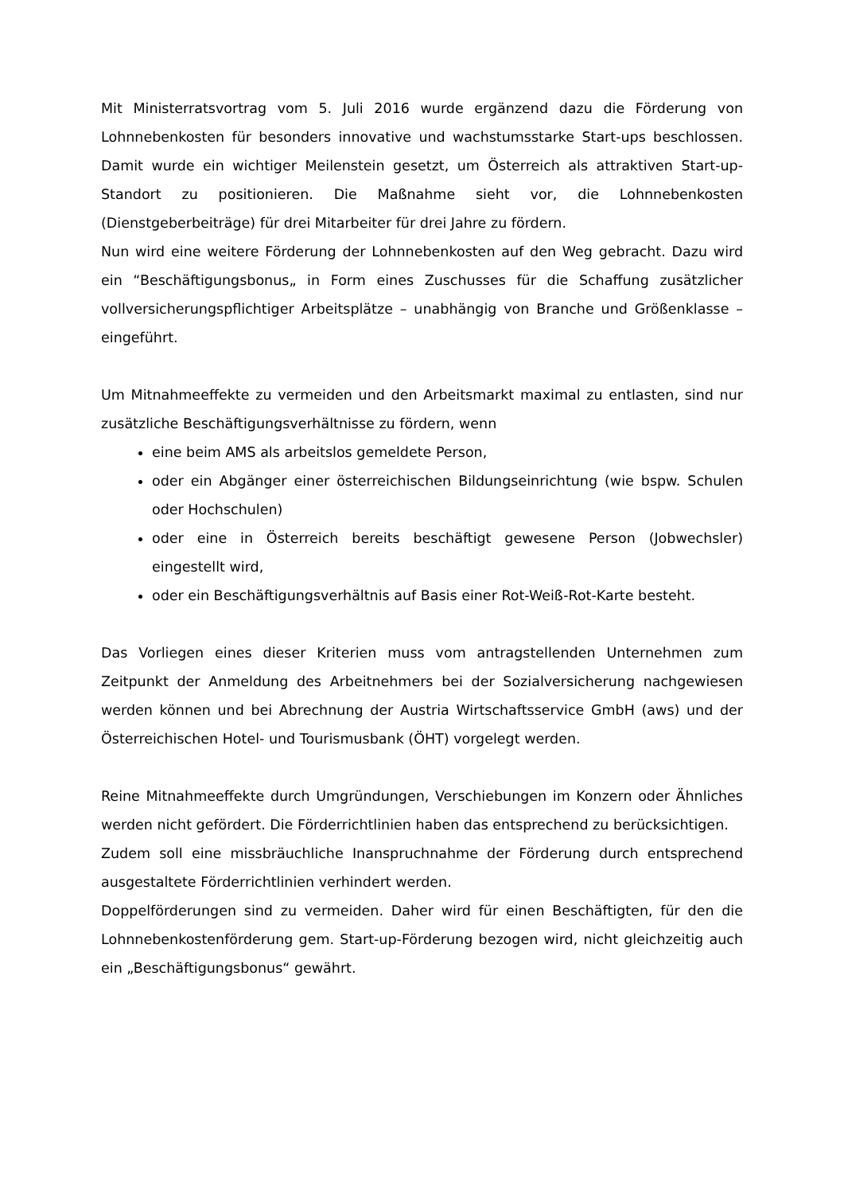Mit Ministerratsvortrag vom 5. Juli 2016 wurde ergänzend dazu die Förderung von Lohnnebenkosten für besonders innovative und wachstumsstarke Start-ups beschlossen. Damit wurde ein wichtiger Meilenstein gesetzt, um Österreich als attraktiven Start-up-Standort zu positionieren. Die Maßnahme sieht vor, die Lohnnebenkosten (Dienstgeberbeiträge) für drei Mitarbeiter für drei Jahre zu fördern.
Nun wird eine weitere Förderung der Lohnnebenkosten auf den Weg gebracht. Dazu wird ein “Beschäftigungsbonus„ in Form eines Zuschusses für die Schaffung zusätzlicher vollversicherungspflichtiger Arbeitsplätze – unabhängig von Branche und Größenklasse – eingeführt.
Um Mitnahmeeffekte zu vermeiden und den Arbeitsmarkt maximal zu entlasten, sind nur zusätzliche Beschäftigungsverhältnisse zu fördern, wenn
eine beim AMS als arbeitslos gemeldete Person,
oder ein Abgänger einer österreichischen Bildungseinrichtung (wie bspw. Schulen oder Hochschulen)
oder eine in Österreich bereits beschäftigt gewesene Person (Jobwechsler) eingestellt wird,
oder ein Beschäftigungsverhältnis auf Basis einer Rot-Weiß-Rot-Karte besteht.
Das Vorliegen eines dieser Kriterien muss vom antragstellenden Unternehmen zum Zeitpunkt der Anmeldung des Arbeitnehmers bei der Sozialversicherung nachgewiesen werden können und bei Abrechnung der Austria Wirtschaftsservice GmbH (aws) und der Österreichischen Hotel- und Tourismusbank (ÖHT) vorgelegt werden.
Reine Mitnahmeeffekte durch Umgründungen, Verschiebungen im Konzern oder Ähnliches werden nicht gefördert. Die Förderrichtlinien haben das entsprechend zu berücksichtigen.
Zudem soll eine missbräuchliche Inanspruchnahme der Förderung durch entsprechend ausgestaltete Förderrichtlinien verhindert werden.
Doppelförderungen sind zu vermeiden. Daher wird für einen Beschäftigten, für den die Lohnnebenkostenförderung gem. Start-up-Förderung bezogen wird, nicht gleichzeitig auch ein „Beschäftigungsbonus“ gewährt.